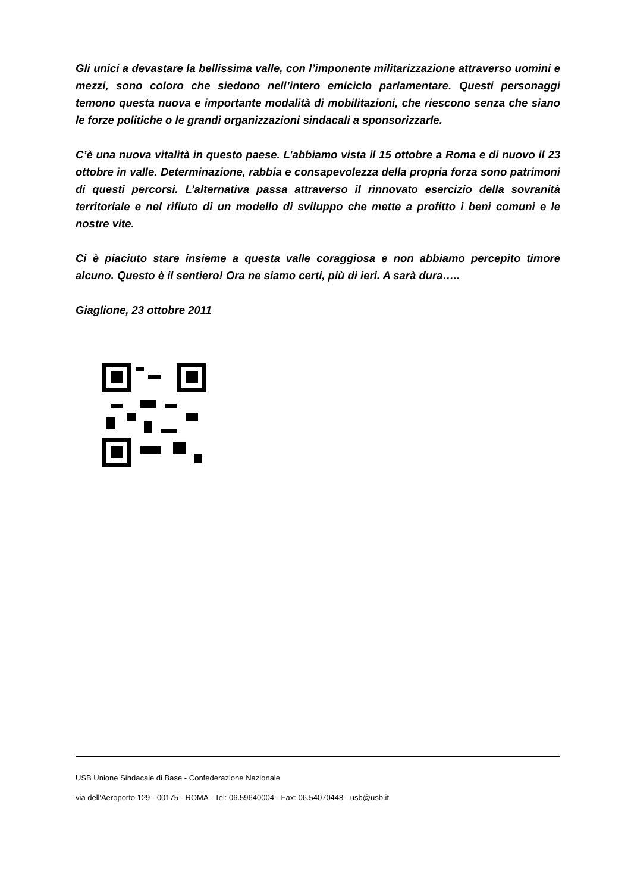Gli unici a devastare la bellissima valle, con l’imponente militarizzazione attraverso uomini e mezzi, sono coloro che siedono nell’intero emiciclo parlamentare. Questi personaggi temono questa nuova e importante modalità di mobilitazioni, che riescono senza che siano le forze politiche o le grandi organizzazioni sindacali a sponsorizzarle.
C’è una nuova vitalità in questo paese. L’abbiamo vista il 15 ottobre a Roma e di nuovo il 23 ottobre in valle. Determinazione, rabbia e consapevolezza della propria forza sono patrimoni di questi percorsi. L’alternativa passa attraverso il rinnovato esercizio della sovranità territoriale e nel rifiuto di un modello di sviluppo che mette a profitto i beni comuni e le nostre vite.
Ci è piaciuto stare insieme a questa valle coraggiosa e non abbiamo percepito timore alcuno. Questo è il sentiero! Ora ne siamo certi, più di ieri. A sarà dura…..
Giaglione, 23 ottobre 2011
USB Unione Sindacale di Base - Confederazione Nazionale
via dell'Aeroporto 129 - 00175 - ROMA - Tel: 06.59640004 - Fax: 06.54070448 - usb@usb.it